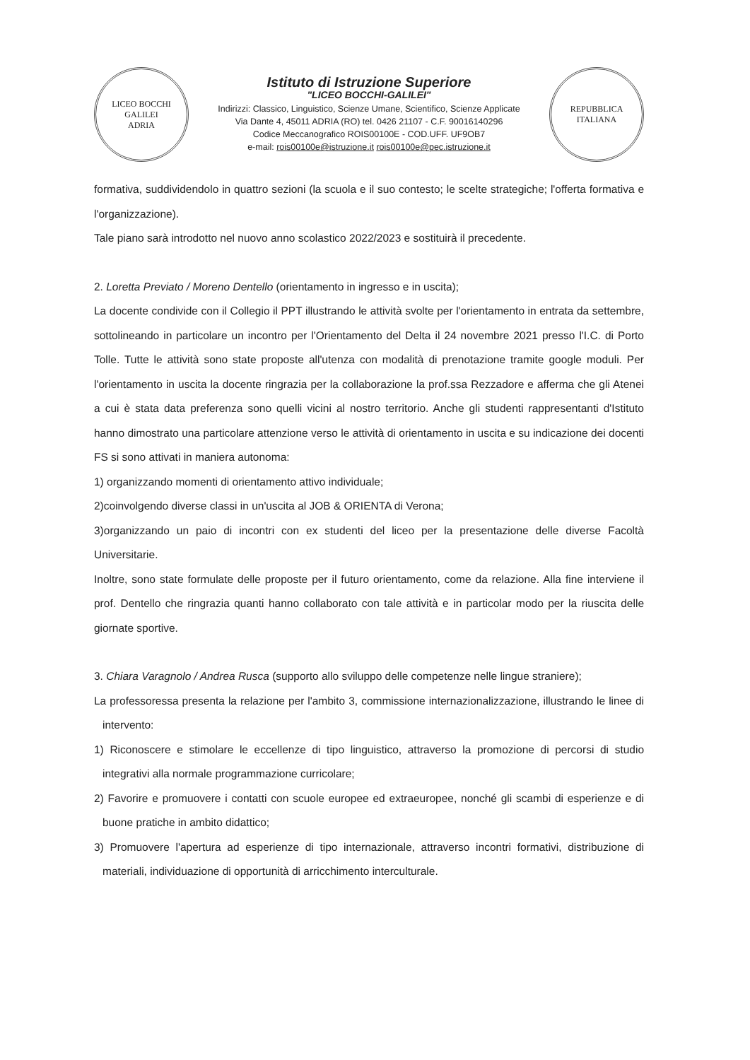LICEO BOCCHI GALILEI
ADRIA
Istituto di Istruzione Superiore
"LICEO BOCCHI-GALILEI"
Indirizzi: Classico, Linguistico, Scienze Umane, Scientifico, Scienze Applicate
Via Dante 4, 45011 ADRIA (RO) tel. 0426 21107 - C.F. 90016140296
Codice Meccanografico ROIS00100E - COD.UFF. UF9OB7
e-mail: rois00100e@istruzione.it rois00100e@pec.istruzione.it
REPUBBLICA ITALIANA
formativa, suddividendolo in quattro sezioni (la scuola e il suo contesto; le scelte strategiche; l'offerta formativa e l'organizzazione).
Tale piano sarà introdotto nel nuovo anno scolastico 2022/2023 e sostituirà il precedente.
2. Loretta Previato / Moreno Dentello (orientamento in ingresso e in uscita);
La docente condivide con il Collegio il PPT illustrando le attività svolte per l'orientamento in entrata da settembre, sottolineando in particolare un incontro per l'Orientamento del Delta il 24 novembre 2021 presso l'I.C. di Porto Tolle. Tutte le attività sono state proposte all'utenza con modalità di prenotazione tramite google moduli. Per l'orientamento in uscita la docente ringrazia per la collaborazione la prof.ssa Rezzadore e afferma che gli Atenei a cui è stata data preferenza sono quelli vicini al nostro territorio. Anche gli studenti rappresentanti d'Istituto hanno dimostrato una particolare attenzione verso le attività di orientamento in uscita e su indicazione dei docenti FS si sono attivati in maniera autonoma:
1) organizzando momenti di orientamento attivo individuale;
2)coinvolgendo diverse classi in un'uscita al JOB & ORIENTA di Verona;
3)organizzando un paio di incontri con ex studenti del liceo per la presentazione delle diverse Facoltà Universitarie.
Inoltre, sono state formulate delle proposte per il futuro orientamento, come da relazione. Alla fine interviene il prof. Dentello che ringrazia quanti hanno collaborato con tale attività e in particolar modo per la riuscita delle giornate sportive.
3. Chiara Varagnolo / Andrea Rusca (supporto allo sviluppo delle competenze nelle lingue straniere);
La professoressa presenta la relazione per l'ambito 3, commissione internazionalizzazione, illustrando le linee di intervento:
1) Riconoscere e stimolare le eccellenze di tipo linguistico, attraverso la promozione di percorsi di studio integrativi alla normale programmazione curricolare;
2) Favorire e promuovere i contatti con scuole europee ed extraeuropee, nonché gli scambi di esperienze e di buone pratiche in ambito didattico;
3) Promuovere l'apertura ad esperienze di tipo internazionale, attraverso incontri formativi, distribuzione di materiali, individuazione di opportunità di arricchimento interculturale.